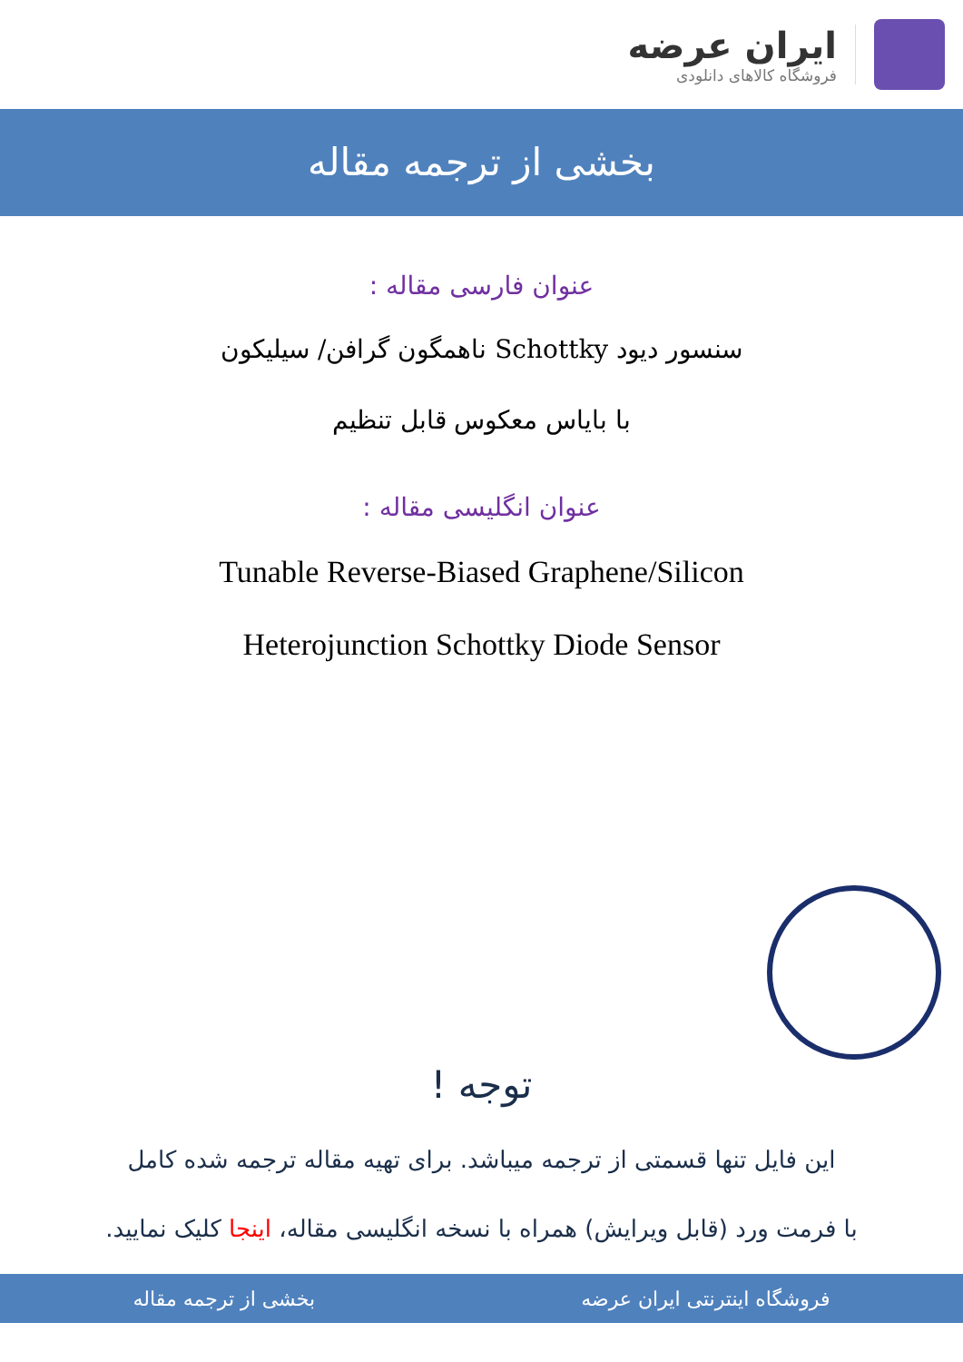ایران عرضه
فروشگاه کالاهای دانلودی
بخشی از ترجمه مقاله
عنوان فارسی مقاله :
سنسور دیود Schottky ناهمگون گرافن/ سیلیکون
با بایاس معکوس قابل تنظیم
عنوان انگلیسی مقاله :
Tunable Reverse-Biased Graphene/Silicon
Heterojunction Schottky Diode Sensor
توجه !
این فایل تنها قسمتی از ترجمه میباشد. برای تهیه مقاله ترجمه شده کامل
با فرمت ورد (قابل ویرایش) همراه با نسخه انگلیسی مقاله، اینجا کلیک نمایید.
فروشگاه اینترنتی ایران عرضه بخشی از ترجمه مقاله